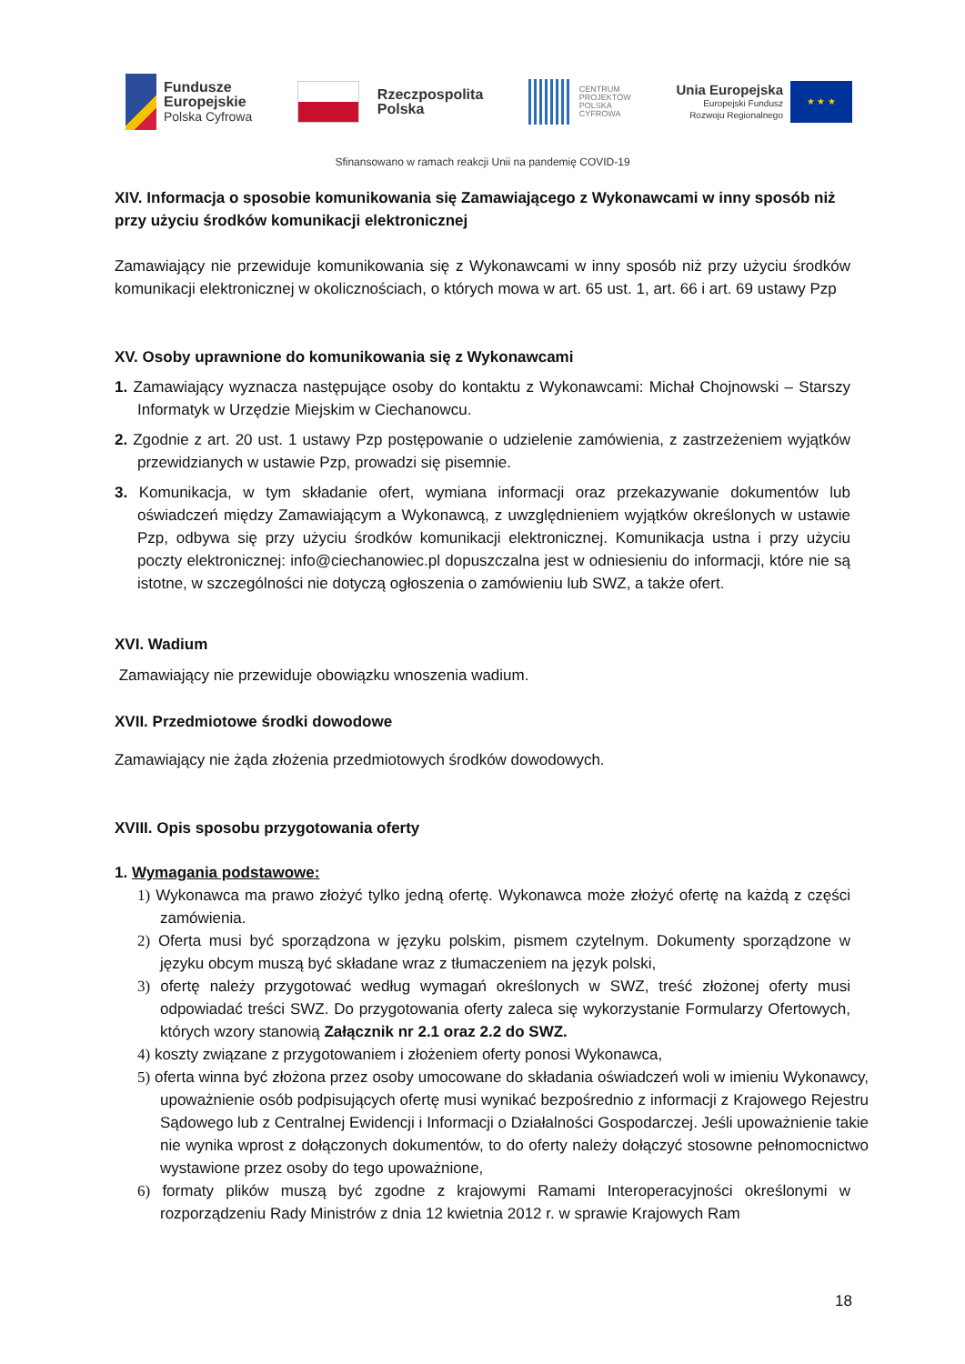Fundusze
Europejskie
Polska Cyfrowa
Rzeczpospolita
Polska
CENTRUM
PROJEKTÓW
POLSKA
CYFROWA
Unia Europejska
Europejski Fundusz
Rozwoju Regionalnego
★ ★ ★
Sfinansowano w ramach reakcji Unii na pandemię COVID-19
XIV. Informacja o sposobie komunikowania się Zamawiającego z Wykonawcami w inny sposób niż przy użyciu środków komunikacji elektronicznej
Zamawiający nie przewiduje komunikowania się z Wykonawcami w inny sposób niż przy użyciu środków komunikacji elektronicznej w okolicznościach, o których mowa w art. 65 ust. 1, art. 66 i art. 69 ustawy Pzp
XV. Osoby uprawnione do komunikowania się z Wykonawcami
1. Zamawiający wyznacza następujące osoby do kontaktu z Wykonawcami: Michał Chojnowski – Starszy Informatyk w Urzędzie Miejskim w Ciechanowcu.
2. Zgodnie z art. 20 ust. 1 ustawy Pzp postępowanie o udzielenie zamówienia, z zastrzeżeniem wyjątków przewidzianych w ustawie Pzp, prowadzi się pisemnie.
3. Komunikacja, w tym składanie ofert, wymiana informacji oraz przekazywanie dokumentów lub oświadczeń między Zamawiającym a Wykonawcą, z uwzględnieniem wyjątków określonych w ustawie Pzp, odbywa się przy użyciu środków komunikacji elektronicznej. Komunikacja ustna i przy użyciu poczty elektronicznej: info@ciechanowiec.pl dopuszczalna jest w odniesieniu do informacji, które nie są istotne, w szczególności nie dotyczą ogłoszenia o zamówieniu lub SWZ, a także ofert.
XVI. Wadium
Zamawiający nie przewiduje obowiązku wnoszenia wadium.
XVII. Przedmiotowe środki dowodowe
Zamawiający nie żąda złożenia przedmiotowych środków dowodowych.
XVIII. Opis sposobu przygotowania oferty
1. Wymagania podstawowe:
1) Wykonawca ma prawo złożyć tylko jedną ofertę. Wykonawca może złożyć ofertę na każdą z części zamówienia.
2) Oferta musi być sporządzona w języku polskim, pismem czytelnym. Dokumenty sporządzone w języku obcym muszą być składane wraz z tłumaczeniem na język polski,
3) ofertę należy przygotować według wymagań określonych w SWZ, treść złożonej oferty musi odpowiadać treści SWZ. Do przygotowania oferty zaleca się wykorzystanie Formularzy Ofertowych, których wzory stanowią Załącznik nr 2.1 oraz 2.2 do SWZ.
4) koszty związane z przygotowaniem i złożeniem oferty ponosi Wykonawca,
5) oferta winna być złożona przez osoby umocowane do składania oświadczeń woli w imieniu Wykonawcy, upoważnienie osób podpisujących ofertę musi wynikać bezpośrednio z informacji z Krajowego Rejestru Sądowego lub z Centralnej Ewidencji i Informacji o Działalności Gospodarczej. Jeśli upoważnienie takie nie wynika wprost z dołączonych dokumentów, to do oferty należy dołączyć stosowne pełnomocnictwo wystawione przez osoby do tego upoważnione,
6) formaty plików muszą być zgodne z krajowymi Ramami Interoperacyjności określonymi w rozporządzeniu Rady Ministrów z dnia 12 kwietnia 2012 r. w sprawie Krajowych Ram
18